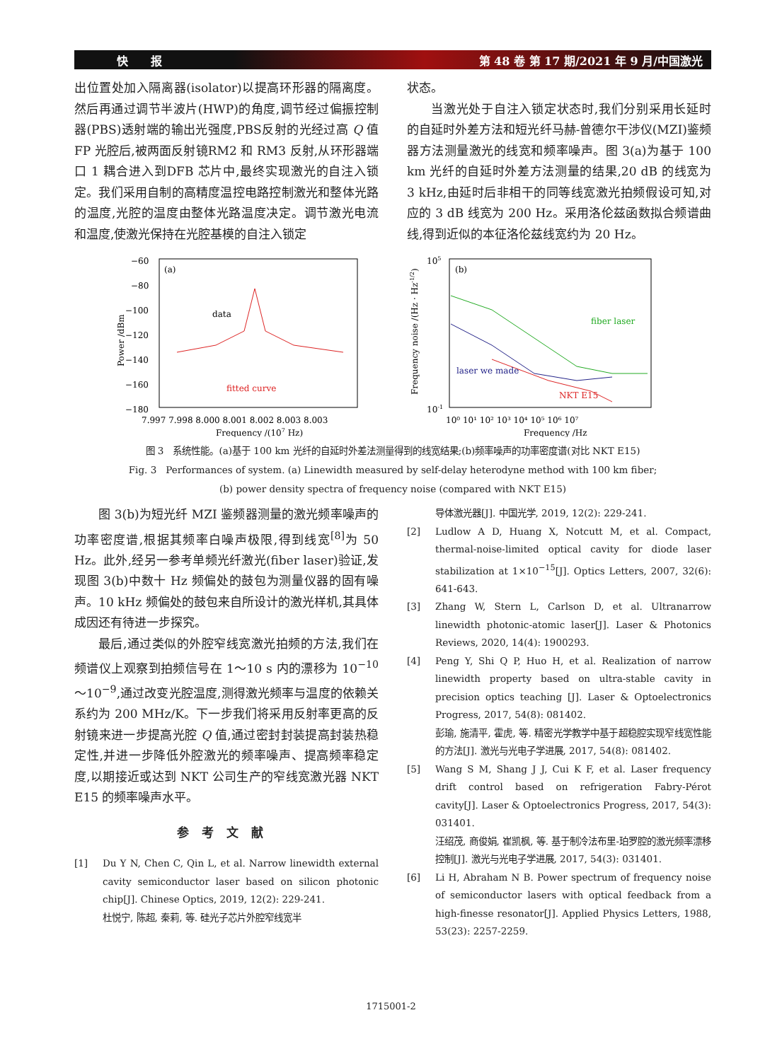快　　报 第 48 卷 第 17 期/2021 年 9 月/中国激光
出位置处加入隔离器(isolator)以提高环形器的隔离度。然后再通过调节半波片(HWP)的角度,调节经过偏振控制器(PBS)透射端的输出光强度,PBS反射的光经过高 Q 值 FP 光腔后,被两面反射镜RM2 和 RM3 反射,从环形器端口 1 耦合进入到DFB 芯片中,最终实现激光的自注入锁定。我们采用自制的高精度温控电路控制激光和整体光路的温度,光腔的温度由整体光路温度决定。调节激光电流和温度,使激光保持在光腔基模的自注入锁定
状态。
当激光处于自注入锁定状态时,我们分别采用长延时的自延时外差方法和短光纤马赫-曾德尔干涉仪(MZI)鉴频器方法测量激光的线宽和频率噪声。图 3(a)为基于 100 km 光纤的自延时外差方法测量的结果,20 dB 的线宽为 3 kHz,由延时后非相干的同等线宽激光拍频假设可知,对应的 3 dB 线宽为 200 Hz。采用洛伦兹函数拟合频谱曲线,得到近似的本征洛伦兹线宽约为 20 Hz。
(a)
data
fitted curve
−60
−80
−100
−120
−140
−160
−180
7.997 7.998 8.000 8.001 8.002 8.003 8.003
Frequency /(107 Hz)
Power /dBm
(b)
fiber laser
laser we made
NKT E15
105
10-1
10⁰ 10¹ 10² 10³ 10⁴ 10⁵ 10⁶ 10⁷
Frequency /Hz
Frequency noise /(Hz · Hz-1/2)
图 3　系统性能。(a)基于 100 km 光纤的自延时外差法测量得到的线宽结果;(b)频率噪声的功率密度谱(对比 NKT E15)
Fig. 3　Performances of system. (a) Linewidth measured by self-delay heterodyne method with 100 km fiber;
(b) power density spectra of frequency noise (compared with NKT E15)
图 3(b)为短光纤 MZI 鉴频器测量的激光频率噪声的功率密度谱,根据其频率白噪声极限,得到线宽<sup>[8]</sup>为 50 Hz。此外,经另一参考单频光纤激光(fiber laser)验证,发现图 3(b)中数十 Hz 频偏处的鼓包为测量仪器的固有噪声。10 kHz 频偏处的鼓包来自所设计的激光样机,其具体成因还有待进一步探究。
最后,通过类似的外腔窄线宽激光拍频的方法,我们在频谱仪上观察到拍频信号在 1～10 s 内的漂移为 10<sup>−10</sup>～10<sup>−9</sup>,通过改变光腔温度,测得激光频率与温度的依赖关系约为 200 MHz/K。下一步我们将采用反射率更高的反射镜来进一步提高光腔 Q 值,通过密封封装提高封装热稳定性,并进一步降低外腔激光的频率噪声、提高频率稳定度,以期接近或达到 NKT 公司生产的窄线宽激光器 NKT E15 的频率噪声水平。
参考文献
[1] Du Y N, Chen C, Qin L, et al. Narrow linewidth external cavity semiconductor laser based on silicon photonic chip[J]. Chinese Optics, 2019, 12(2): 229-241.
杜悦宁, 陈超, 秦莉, 等. 硅光子芯片外腔窄线宽半
导体激光器[J]. 中国光学, 2019, 12(2): 229-241.
[2] Ludlow A D, Huang X, Notcutt M, et al. Compact, thermal-noise-limited optical cavity for diode laser stabilization at 1×10<sup>−15</sup>[J]. Optics Letters, 2007, 32(6): 641-643.
[3] Zhang W, Stern L, Carlson D, et al. Ultranarrow linewidth photonic-atomic laser[J]. Laser & Photonics Reviews, 2020, 14(4): 1900293.
[4] Peng Y, Shi Q P, Huo H, et al. Realization of narrow linewidth property based on ultra-stable cavity in precision optics teaching [J]. Laser & Optoelectronics Progress, 2017, 54(8): 081402.
彭瑜, 施清平, 霍虎, 等. 精密光学教学中基于超稳腔实现窄线宽性能的方法[J]. 激光与光电子学进展, 2017, 54(8): 081402.
[5] Wang S M, Shang J J, Cui K F, et al. Laser frequency drift control based on refrigeration Fabry-Pérot cavity[J]. Laser & Optoelectronics Progress, 2017, 54(3): 031401.
汪绍茂, 商俊娟, 崔凯枫, 等. 基于制冷法布里-珀罗腔的激光频率漂移控制[J]. 激光与光电子学进展, 2017, 54(3): 031401.
[6] Li H, Abraham N B. Power spectrum of frequency noise of semiconductor lasers with optical feedback from a high-finesse resonator[J]. Applied Physics Letters, 1988, 53(23): 2257-2259.
1715001-2